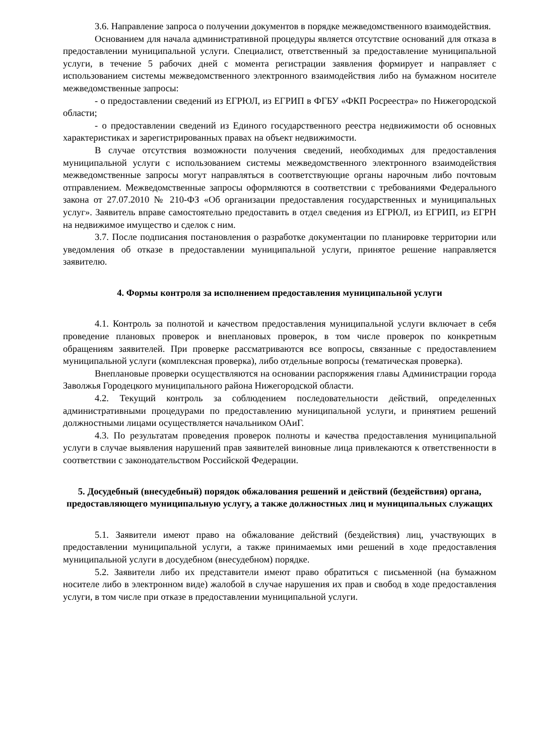3.6. Направление запроса о получении документов в порядке межведомственного взаимодействия.
Основанием для начала административной процедуры является отсутствие оснований для отказа в предоставлении муниципальной услуги. Специалист, ответственный за предоставление муниципальной услуги, в течение 5 рабочих дней с момента регистрации заявления формирует и направляет с использованием системы межведомственного электронного взаимодействия либо на бумажном носителе межведомственные запросы:
- о предоставлении сведений из ЕГРЮЛ, из ЕГРИП в ФГБУ «ФКП Росреестра» по Нижегородской области;
- о предоставлении сведений из Единого государственного реестра недвижимости об основных характеристиках и зарегистрированных правах на объект недвижимости.
В случае отсутствия возможности получения сведений, необходимых для предоставления муниципальной услуги с использованием системы межведомственного электронного взаимодействия межведомственные запросы могут направляться в соответствующие органы нарочным либо почтовым отправлением. Межведомственные запросы оформляются в соответствии с требованиями Федерального закона от 27.07.2010 № 210-ФЗ «Об организации предоставления государственных и муниципальных услуг». Заявитель вправе самостоятельно предоставить в отдел сведения из ЕГРЮЛ, из ЕГРИП, из ЕГРН на недвижимое имущество и сделок с ним.
3.7. После подписания постановления о разработке документации по планировке территории или уведомления об отказе в предоставлении муниципальной услуги, принятое решение направляется заявителю.
4. Формы контроля за исполнением предоставления муниципальной услуги
4.1. Контроль за полнотой и качеством предоставления муниципальной услуги включает в себя проведение плановых проверок и внеплановых проверок, в том числе проверок по конкретным обращениям заявителей. При проверке рассматриваются все вопросы, связанные с предоставлением муниципальной услуги (комплексная проверка), либо отдельные вопросы (тематическая проверка).
Внеплановые проверки осуществляются на основании распоряжения главы Администрации города Заволжья Городецкого муниципального района Нижегородской области.
4.2. Текущий контроль за соблюдением последовательности действий, определенных административными процедурами по предоставлению муниципальной услуги, и принятием решений должностными лицами осуществляется начальником ОАиГ.
4.3. По результатам проведения проверок полноты и качества предоставления муниципальной услуги в случае выявления нарушений прав заявителей виновные лица привлекаются к ответственности в соответствии с законодательством Российской Федерации.
5. Досудебный (внесудебный) порядок обжалования решений и действий (бездействия) органа, предоставляющего муниципальную услугу, а также должностных лиц и муниципальных служащих
5.1. Заявители имеют право на обжалование действий (бездействия) лиц, участвующих в предоставлении муниципальной услуги, а также принимаемых ими решений в ходе предоставления муниципальной услуги в досудебном (внесудебном) порядке.
5.2. Заявители либо их представители имеют право обратиться с письменной (на бумажном носителе либо в электронном виде) жалобой в случае нарушения их прав и свобод в ходе предоставления услуги, в том числе при отказе в предоставлении муниципальной услуги.